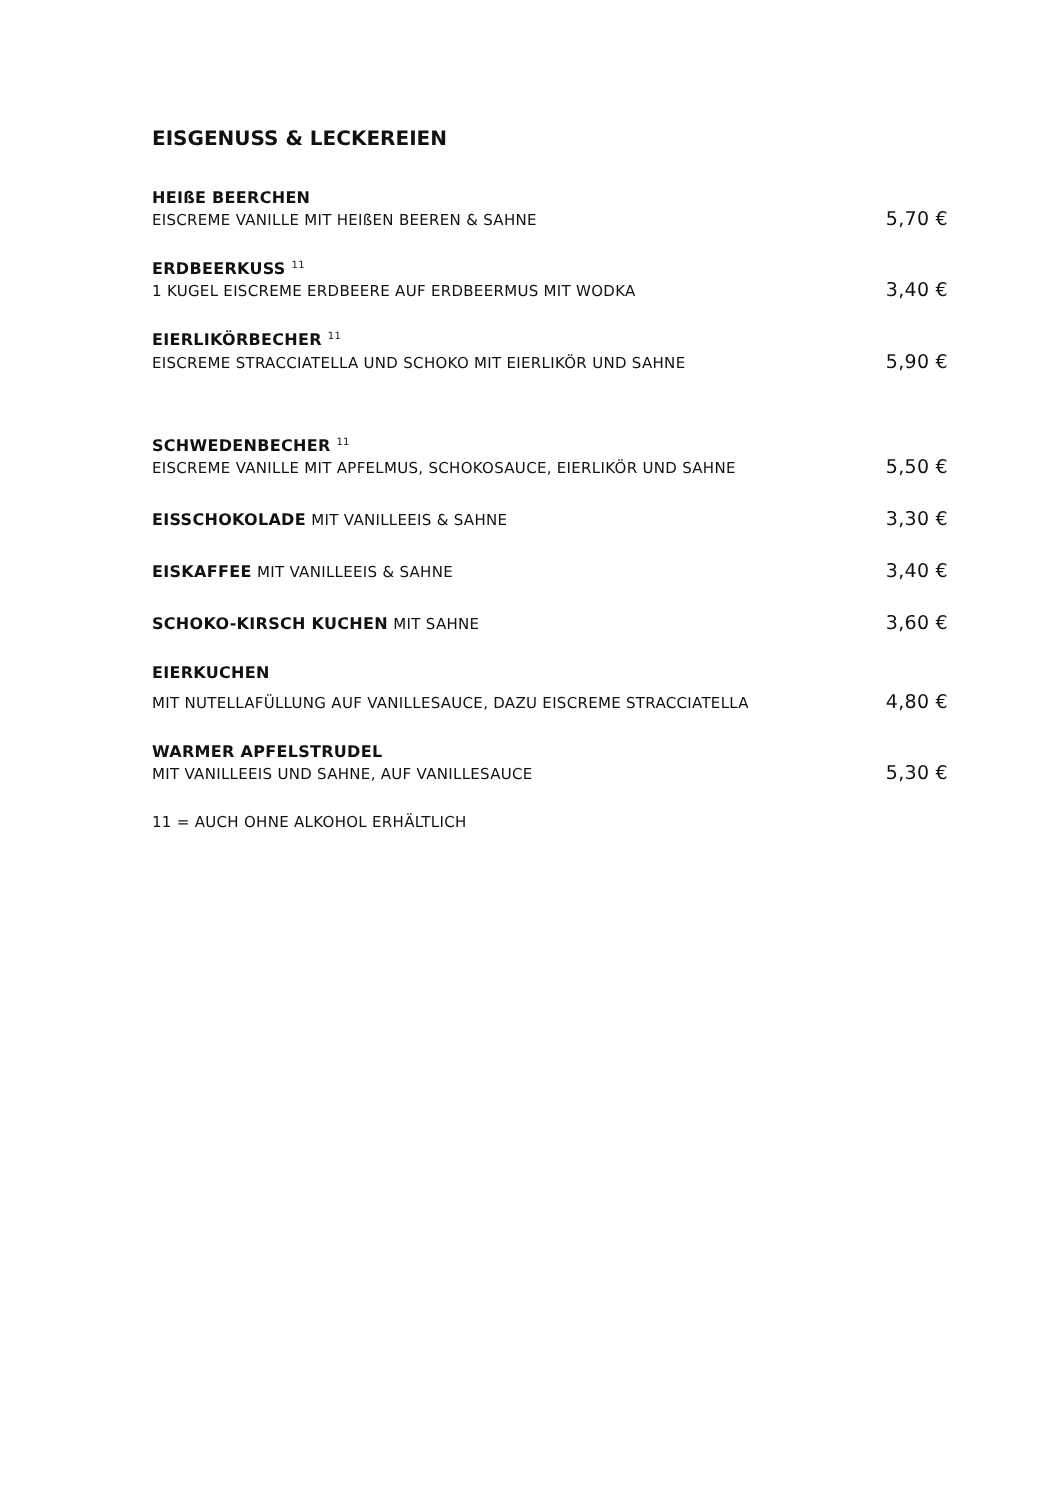EISGENUSS & LECKEREIEN
HEIßE BEERCHEN
EISCREME VANILLE MIT HEIßEN BEEREN & SAHNE 5,70 €
ERDBEERKUSS <sup>11</sup>
1 KUGEL EISCREME ERDBEERE AUF ERDBEERMUS MIT WODKA 3,40 €
EIERLIKÖRBECHER <sup>11</sup>
EISCREME STRACCIATELLA UND SCHOKO MIT EIERLIKÖR UND SAHNE 5,90 €
SCHWEDENBECHER <sup>11</sup>
EISCREME VANILLE MIT APFELMUS, SCHOKOSAUCE, EIERLIKÖR UND SAHNE 5,50 €
EISSCHOKOLADE MIT VANILLEEIS & SAHNE 3,30 €
EISKAFFEE MIT VANILLEEIS & SAHNE 3,40 €
SCHOKO-KIRSCH KUCHEN MIT SAHNE 3,60 €
EIERKUCHEN
MIT NUTELLAFÜLLUNG AUF VANILLESAUCE, DAZU EISCREME STRACCIATELLA 4,80 €
WARMER APFELSTRUDEL
MIT VANILLEEIS UND SAHNE, AUF VANILLESAUCE 5,30 €
11 = AUCH OHNE ALKOHOL ERHÄLTLICH